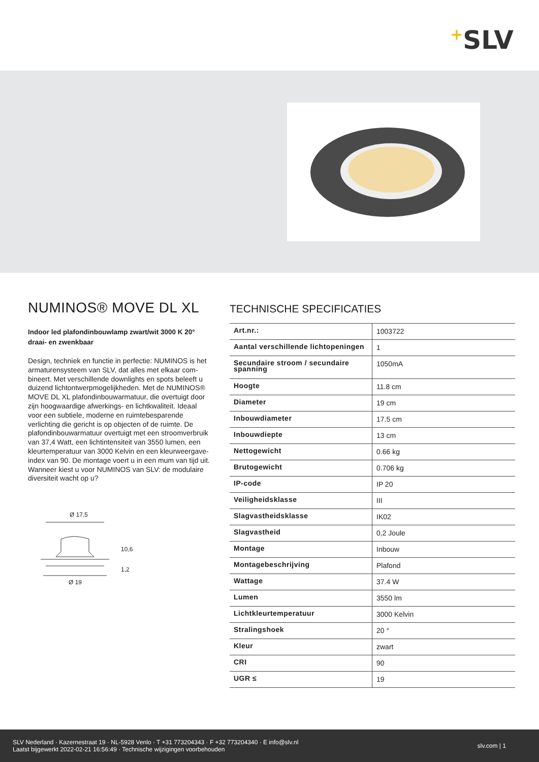+SLV
NUMINOS® MOVE DL XL
Indoor led plafondinbouwlamp zwart/wit 3000 K 20° draai- en zwenkbaar
Design, techniek en functie in perfectie: NUMINOS is het armaturensysteem van SLV, dat alles met elkaar com­bineert. Met verschillende downlights en spots beleeft u duizend lichtontwerpmogelijkheden. Met de NUMINOS® MOVE DL XL plafondinbouwarmatuur, die overtuigt door zijn hoogwaardige afwerkings- en lichtkwaliteit. Ideaal voor een subtiele, moderne en ruimtebesparende verlichting die gericht is op objecten of de ruimte. De plafondinbouwar­matuur overtuigt met een stroomverbruik van 37,4 Watt, een lichtintensiteit van 3550 lumen, een kleurtemperatuur van 3000 Kelvin en een kleurweergave-index van 90. De montage voert u in een mum van tijd uit. Wanneer kiest u voor NUMINOS van SLV: de modulaire diversiteit wacht op u?
Ø 17,5
10,6
1,2
Ø 19
TECHNISCHE SPECIFICATIES
| Art.nr.: | 1003722 |
| Aantal verschillende lichtopeningen | 1 |
| Secundaire stroom / secundaire spanning | 1050mA |
| Hoogte | 11.8 cm |
| Diameter | 19 cm |
| Inbouwdiameter | 17.5 cm |
| Inbouwdiepte | 13 cm |
| Nettogewicht | 0.66 kg |
| Brutogewicht | 0.706 kg |
| IP-code | IP 20 |
| Veiligheidsklasse | III |
| Slagvastheidsklasse | IK02 |
| Slagvastheid | 0,2 Joule |
| Montage | Inbouw |
| Montagebeschrijving | Plafond |
| Wattage | 37.4 W |
| Lumen | 3550 lm |
| Lichtkleurtemperatuur | 3000 Kelvin |
| Stralingshoek | 20 ° |
| Kleur | zwart |
| CRI | 90 |
| UGR ≤ | 19 |
SLV Nederland · Kazernestraat 19 · NL-5928 Venlo · T +31 773204343 · F +32 773204340 · E info@slv.nl
Laatst bijgewerkt 2022-02-21 16:56:49 · Technische wijzigingen voorbehouden
slv.com | 1